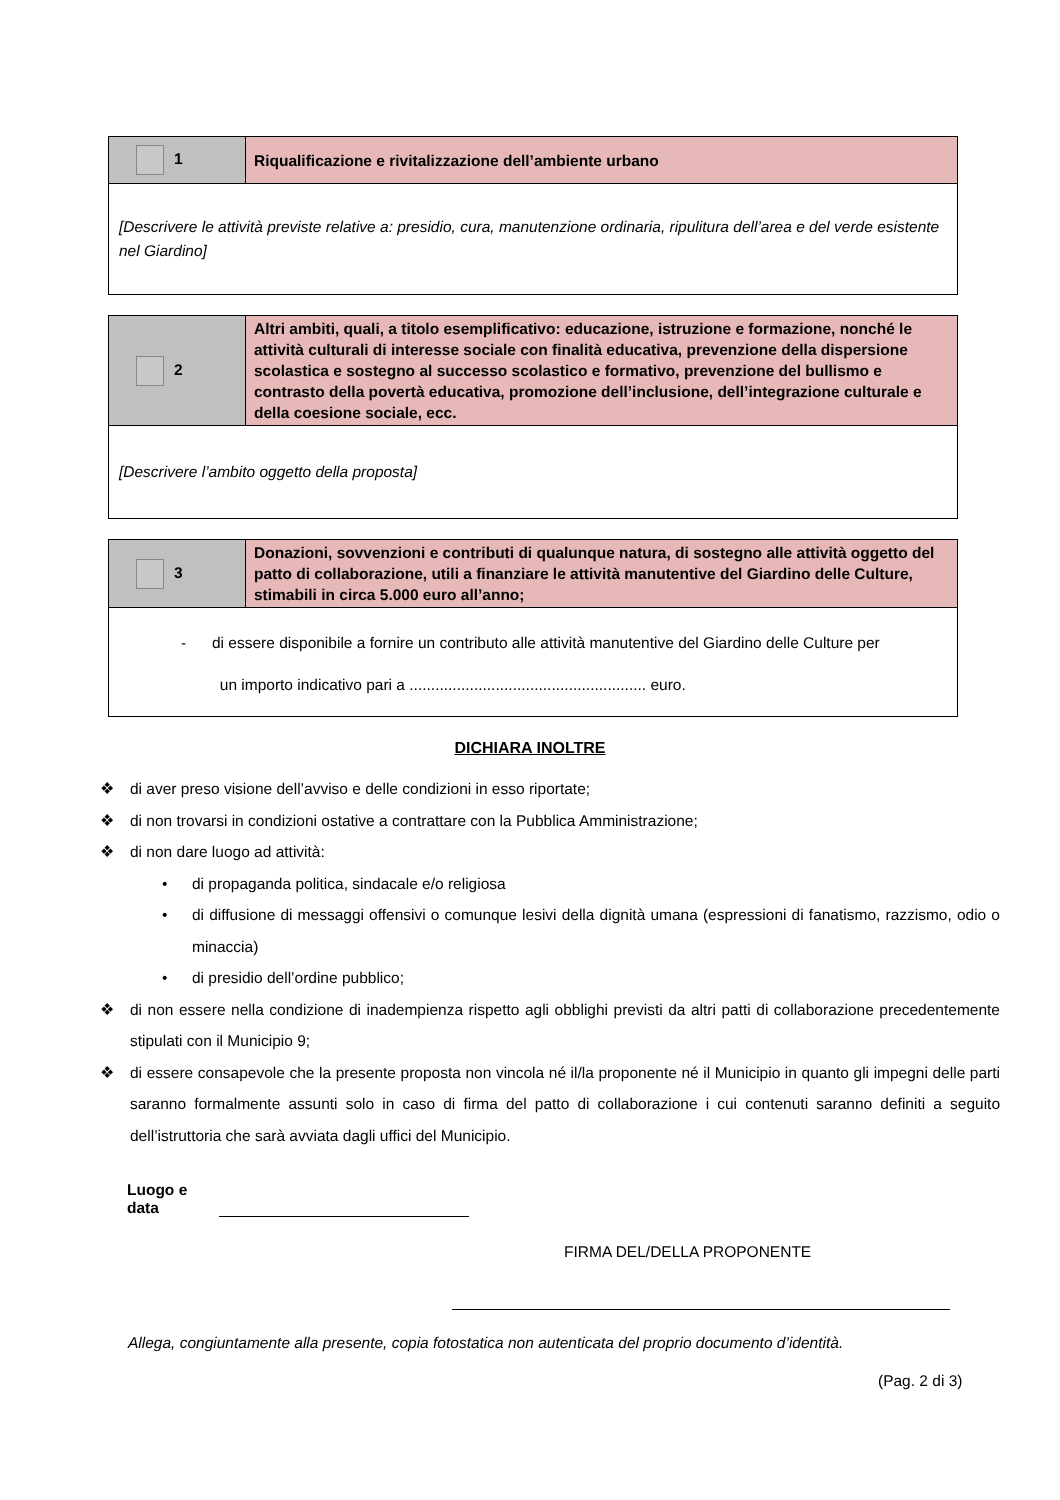| 1 | Riqualificazione e rivitalizzazione dell’ambiente urbano |
| [Descrivere le attività previste relative a: presidio, cura, manutenzione ordinaria, ripulitura dell’area e del verde esistente nel Giardino] | |
| 2 | Altri ambiti, quali, a titolo esemplificativo: educazione, istruzione e formazione, nonché le attività culturali di interesse sociale con finalità educativa, prevenzione della dispersione scolastica e sostegno al successo scolastico e formativo, prevenzione del bullismo e contrasto della povertà educativa, promozione dell’inclusione, dell’integrazione culturale e della coesione sociale, ecc. |
| [Descrivere l’ambito oggetto della proposta] | |
| 3 | Donazioni, sovvenzioni e contributi di qualunque natura, di sostegno alle attività oggetto del patto di collaborazione, utili a finanziare le attività manutentive del Giardino delle Culture, stimabili in circa 5.000 euro all’anno; |
| - di essere disponibile a fornire un contributo alle attività manutentive del Giardino delle Culture per un importo indicativo pari a ....................................................... euro. | |
DICHIARA INOLTRE
❖ di aver preso visione dell’avviso e delle condizioni in esso riportate;
❖ di non trovarsi in condizioni ostative a contrattare con la Pubblica Amministrazione;
❖ di non dare luogo ad attività:
• di propaganda politica, sindacale e/o religiosa
• di diffusione di messaggi offensivi o comunque lesivi della dignità umana (espressioni di fanatismo, razzismo, odio o minaccia)
• di presidio dell’ordine pubblico;
❖ di non essere nella condizione di inadempienza rispetto agli obblighi previsti da altri patti di collaborazione precedentemente stipulati con il Municipio 9;
❖ di essere consapevole che la presente proposta non vincola né il/la proponente né il Municipio in quanto gli impegni delle parti saranno formalmente assunti solo in caso di firma del patto di collaborazione i cui contenuti saranno definiti a seguito dell’istruttoria che sarà avviata dagli uffici del Municipio.
Luogo e data
FIRMA DEL/DELLA PROPONENTE
Allega, congiuntamente alla presente, copia fotostatica non autenticata del proprio documento d’identità.
(Pag. 2 di 3)